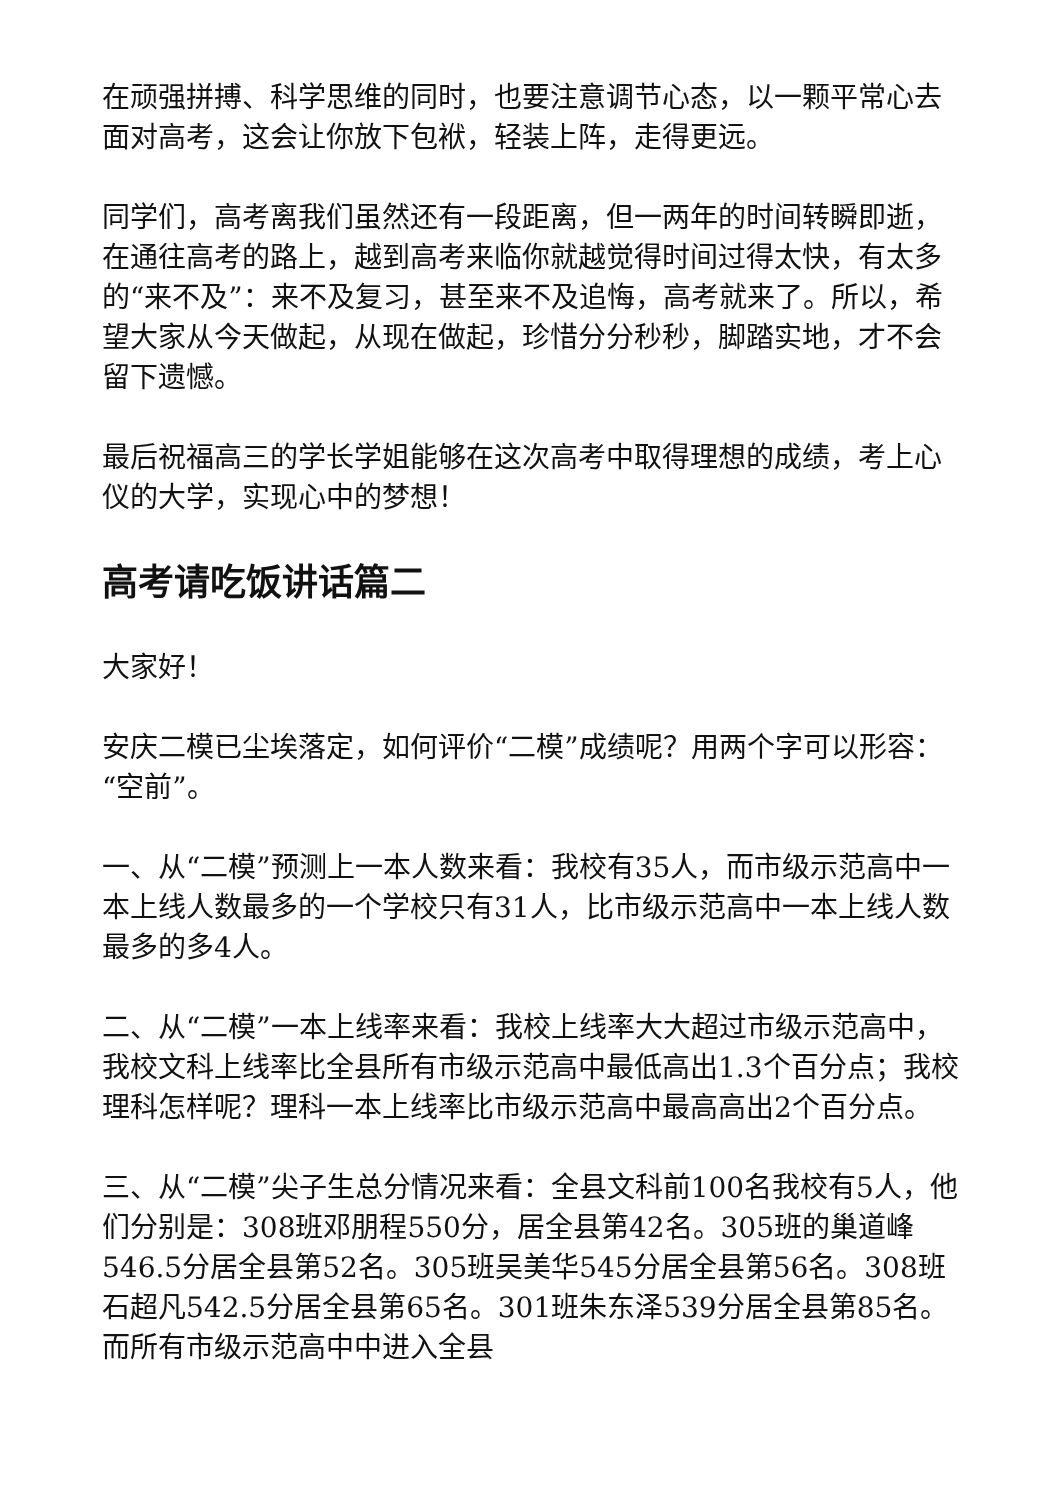在顽强拼搏、科学思维的同时，也要注意调节心态，以一颗平常心去面对高考，这会让你放下包袱，轻装上阵，走得更远。
同学们，高考离我们虽然还有一段距离，但一两年的时间转瞬即逝，在通往高考的路上，越到高考来临你就越觉得时间过得太快，有太多的“来不及”：来不及复习，甚至来不及追悔，高考就来了。所以，希望大家从今天做起，从现在做起，珍惜分分秒秒，脚踏实地，才不会留下遗憾。
最后祝福高三的学长学姐能够在这次高考中取得理想的成绩，考上心仪的大学，实现心中的梦想！
高考请吃饭讲话篇二
大家好！
安庆二模已尘埃落定，如何评价“二模”成绩呢？用两个字可以形容：“空前”。
一、从“二模”预测上一本人数来看：我校有35人，而市级示范高中一本上线人数最多的一个学校只有31人，比市级示范高中一本上线人数最多的多4人。
二、从“二模”一本上线率来看：我校上线率大大超过市级示范高中，我校文科上线率比全县所有市级示范高中最低高出1.3个百分点；我校理科怎样呢？理科一本上线率比市级示范高中最高高出2个百分点。
三、从“二模”尖子生总分情况来看：全县文科前100名我校有5人，他们分别是：308班邓朋程550分，居全县第42名。305班的巢道峰546.5分居全县第52名。305班吴美华545分居全县第56名。308班石超凡542.5分居全县第65名。301班朱东泽539分居全县第85名。而所有市级示范高中中进入全县